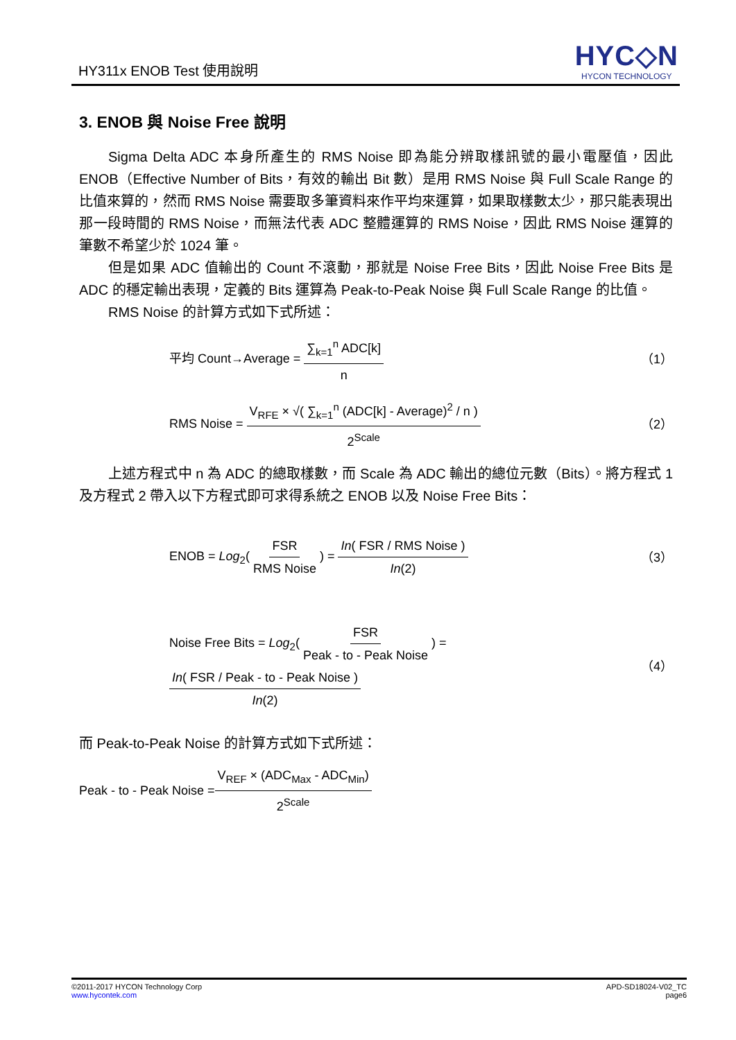HY311x ENOB Test 使用說明
HYC◇N
HYCON TECHNOLOGY
3. ENOB 與 Noise Free 說明
Sigma Delta ADC 本身所產生的 RMS Noise 即為能分辨取樣訊號的最小電壓值，因此 ENOB（Effective Number of Bits，有效的輸出 Bit 數）是用 RMS Noise 與 Full Scale Range 的比值來算的，然而 RMS Noise 需要取多筆資料來作平均來運算，如果取樣數太少，那只能表現出那一段時間的 RMS Noise，而無法代表 ADC 整體運算的 RMS Noise，因此 RMS Noise 運算的筆數不希望少於 1024 筆。
但是如果 ADC 值輸出的 Count 不滾動，那就是 Noise Free Bits，因此 Noise Free Bits 是 ADC 的穩定輸出表現，定義的 Bits 運算為 Peak-to-Peak Noise 與 Full Scale Range 的比值。
RMS Noise 的計算方式如下式所述：
平均 Count→Average = ∑<sub>k=1</sub><sup>n</sup> ADC[k] n （1）
RMS Noise = V<sub>RFE</sub> × √( ∑<sub>k=1</sub><sup>n</sup> (ADC[k] - Average)<sup>2</sup> / n ) 2<sup>Scale</sup> （2）
上述方程式中 n 為 ADC 的總取樣數，而 Scale 為 ADC 輸出的總位元數（Bits）。將方程式 1 及方程式 2 帶入以下方程式即可求得系統之 ENOB 以及 Noise Free Bits：
ENOB = Log<sub>2</sub>( FSR RMS Noise ) = In( FSR / RMS Noise ) In(2) （3）
Noise Free Bits = Log<sub>2</sub>( FSR Peak - to - Peak Noise ) = In( FSR / Peak - to - Peak Noise ) In(2) （4）
而 Peak-to-Peak Noise 的計算方式如下式所述：
Peak - to - Peak Noise = V<sub>REF</sub> × (ADC<sub>Max</sub> - ADC<sub>Min</sub>) 2<sup>Scale</sup>
©2011-2017 HYCON Technology Corp
www.hycontek.com
APD-SD18024-V02_TC
page6